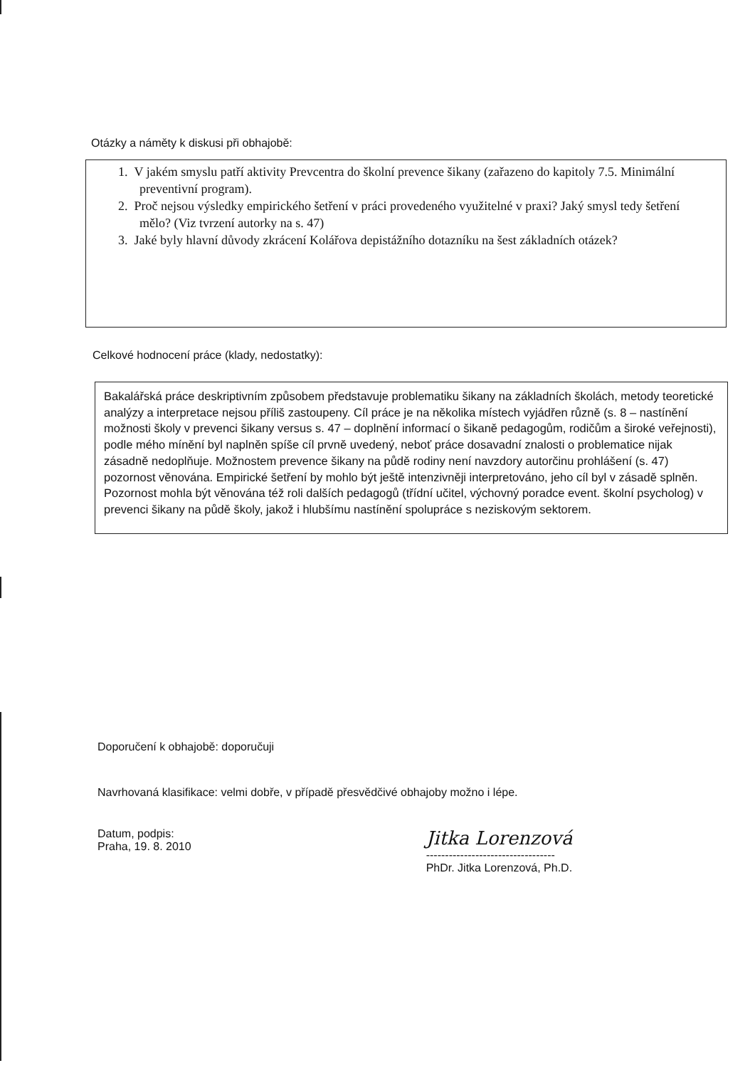Otázky a náměty k diskusi při obhajobě:
1. V jakém smyslu patří aktivity Prevcentra do školní prevence šikany (zařazeno do kapitoly 7.5. Minimální preventivní program).
2. Proč nejsou výsledky empirického šetření v práci provedeného využitelné v praxi? Jaký smysl tedy šetření mělo? (Viz tvrzení autorky na s. 47)
3. Jaké byly hlavní důvody zkrácení Kolářova depistážního dotazníku na šest základních otázek?
Celkové hodnocení práce (klady, nedostatky):
Bakalářská práce deskriptivním způsobem představuje problematiku šikany na základních školách, metody teoretické analýzy a interpretace nejsou příliš zastoupeny. Cíl práce je na několika místech vyjádřen různě (s. 8 – nastínění možnosti školy v prevenci šikany versus s. 47 – doplnění informací o šikaně pedagogům, rodičům a široké veřejnosti), podle mého mínění byl naplněn spíše cíl prvně uvedený, neboť práce dosavadní znalosti o problematice nijak zásadně nedoplňuje. Možnostem prevence šikany na půdě rodiny není navzdory autorčinu prohlášení (s. 47) pozornost věnována. Empirické šetření by mohlo být ještě intenzivněji interpretováno, jeho cíl byl v zásadě splněn. Pozornost mohla být věnována též roli dalších pedagogů (třídní učitel, výchovný poradce event. školní psycholog) v prevenci šikany na půdě školy, jakož i hlubšímu nastínění spolupráce s neziskovým sektorem.
Doporučení k obhajobě: doporučuji
Navrhovaná klasifikace: velmi dobře, v případě přesvědčivé obhajoby možno i lépe.
Datum, podpis:
Praha, 19. 8. 2010
Jitka Lorenzová
----------------------------------
PhDr. Jitka Lorenzová, Ph.D.